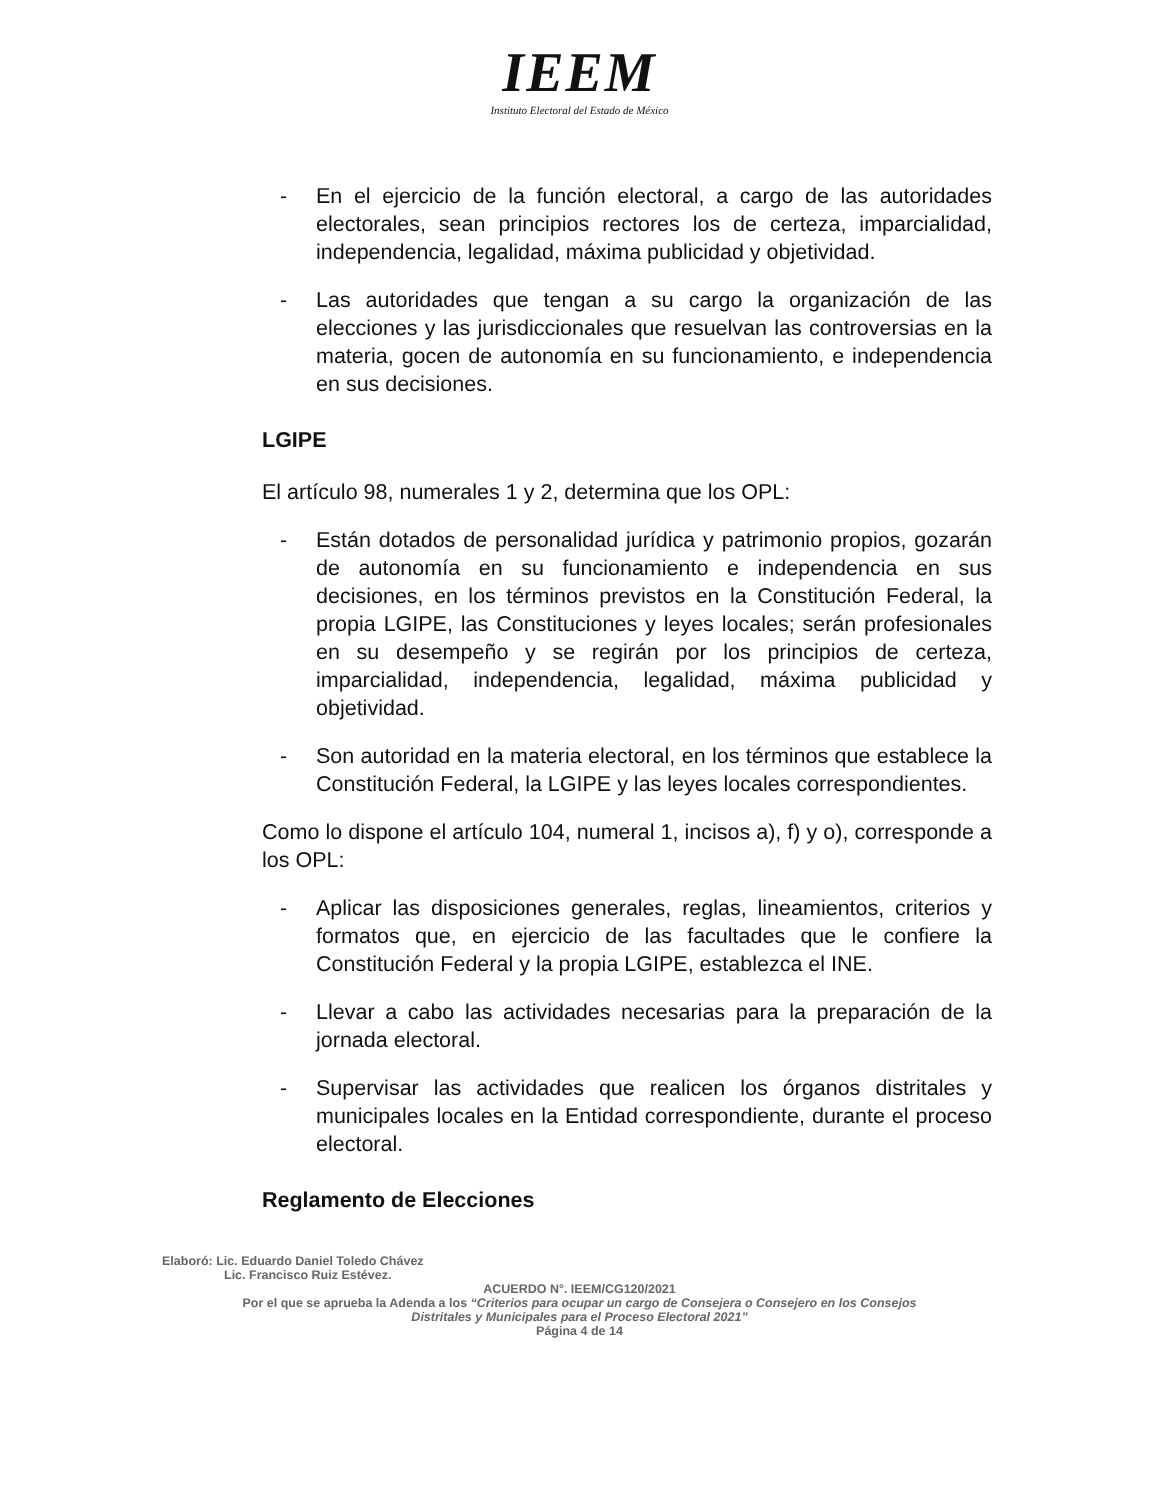IEEM
Instituto Electoral del Estado de México
- En el ejercicio de la función electoral, a cargo de las autoridades electorales, sean principios rectores los de certeza, imparcialidad, independencia, legalidad, máxima publicidad y objetividad.
- Las autoridades que tengan a su cargo la organización de las elecciones y las jurisdiccionales que resuelvan las controversias en la materia, gocen de autonomía en su funcionamiento, e independencia en sus decisiones.
LGIPE
El artículo 98, numerales 1 y 2, determina que los OPL:
- Están dotados de personalidad jurídica y patrimonio propios, gozarán de autonomía en su funcionamiento e independencia en sus decisiones, en los términos previstos en la Constitución Federal, la propia LGIPE, las Constituciones y leyes locales; serán profesionales en su desempeño y se regirán por los principios de certeza, imparcialidad, independencia, legalidad, máxima publicidad y objetividad.
- Son autoridad en la materia electoral, en los términos que establece la Constitución Federal, la LGIPE y las leyes locales correspondientes.
Como lo dispone el artículo 104, numeral 1, incisos a), f) y o), corresponde a los OPL:
- Aplicar las disposiciones generales, reglas, lineamientos, criterios y formatos que, en ejercicio de las facultades que le confiere la Constitución Federal y la propia LGIPE, establezca el INE.
- Llevar a cabo las actividades necesarias para la preparación de la jornada electoral.
- Supervisar las actividades que realicen los órganos distritales y municipales locales en la Entidad correspondiente, durante el proceso electoral.
Reglamento de Elecciones
Elaboró: Lic. Eduardo Daniel Toledo Chávez
Lic. Francisco Ruiz Estévez.
ACUERDO N°. IEEM/CG120/2021
Por el que se aprueba la Adenda a los “Criterios para ocupar un cargo de Consejera o Consejero en los Consejos
Distritales y Municipales para el Proceso Electoral 2021”
Página 4 de 14